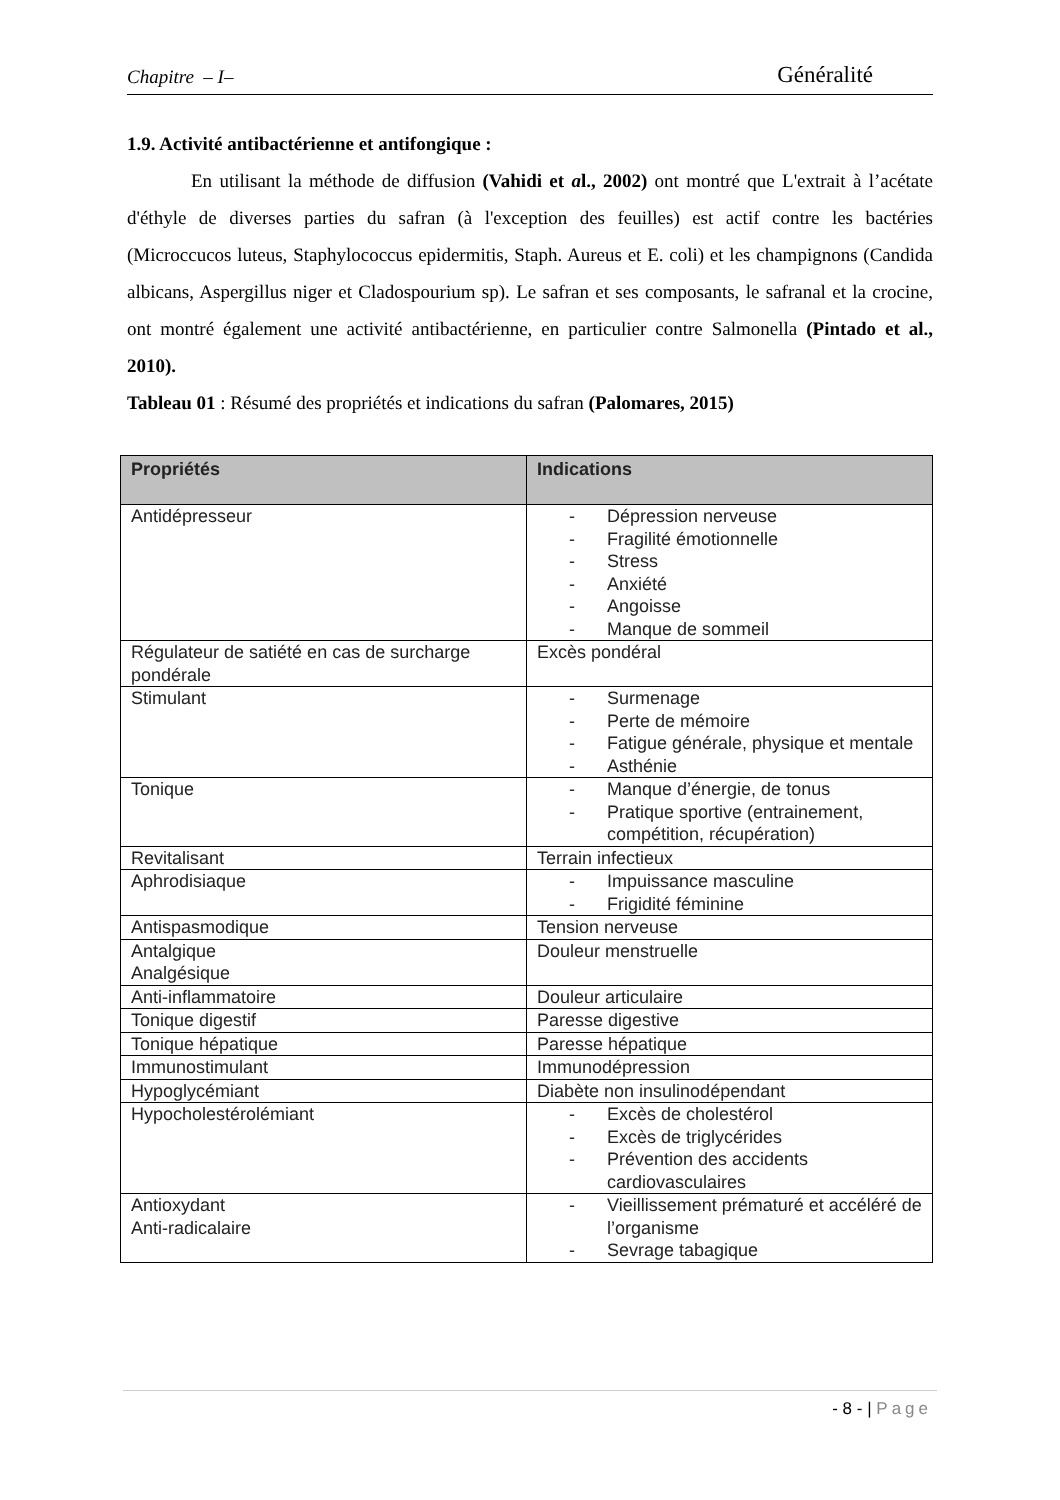Chapitre – I–
Généralité
1.9. Activité antibactérienne et antifongique :
En utilisant la méthode de diffusion (Vahidi et al., 2002) ont montré que L'extrait à l’acétate d'éthyle de diverses parties du safran (à l'exception des feuilles) est actif contre les bactéries (Microccucos luteus, Staphylococcus epidermitis, Staph. Aureus et E. coli) et les champignons (Candida albicans, Aspergillus niger et Cladospourium sp). Le safran et ses composants, le safranal et la crocine, ont montré également une activité antibactérienne, en particulier contre Salmonella (Pintado et al., 2010).
Tableau 01 : Résumé des propriétés et indications du safran (Palomares, 2015)
| Propriétés | Indications |
| --- | --- |
| Antidépresseur | - Dépression nerveuse - Fragilité émotionnelle - Stress - Anxiété - Angoisse - Manque de sommeil |
| Régulateur de satiété en cas de surcharge pondérale | Excès pondéral |
| Stimulant | - Surmenage - Perte de mémoire - Fatigue générale, physique et mentale - Asthénie |
| Tonique | - Manque d’énergie, de tonus - Pratique sportive (entrainement, compétition, récupération) |
| Revitalisant | Terrain infectieux |
| Aphrodisiaque | - Impuissance masculine - Frigidité féminine |
| Antispasmodique | Tension nerveuse |
| Antalgique Analgésique | Douleur menstruelle |
| Anti-inflammatoire | Douleur articulaire |
| Tonique digestif | Paresse digestive |
| Tonique hépatique | Paresse hépatique |
| Immunostimulant | Immunodépression |
| Hypoglycémiant | Diabète non insulinodépendant |
| Hypocholestérolémiant | - Excès de cholestérol - Excès de triglycérides - Prévention des accidents cardiovasculaires |
| Antioxydant Anti-radicalaire | - Vieillissement prématuré et accéléré de l’organisme - Sevrage tabagique |
- 8 - | Page